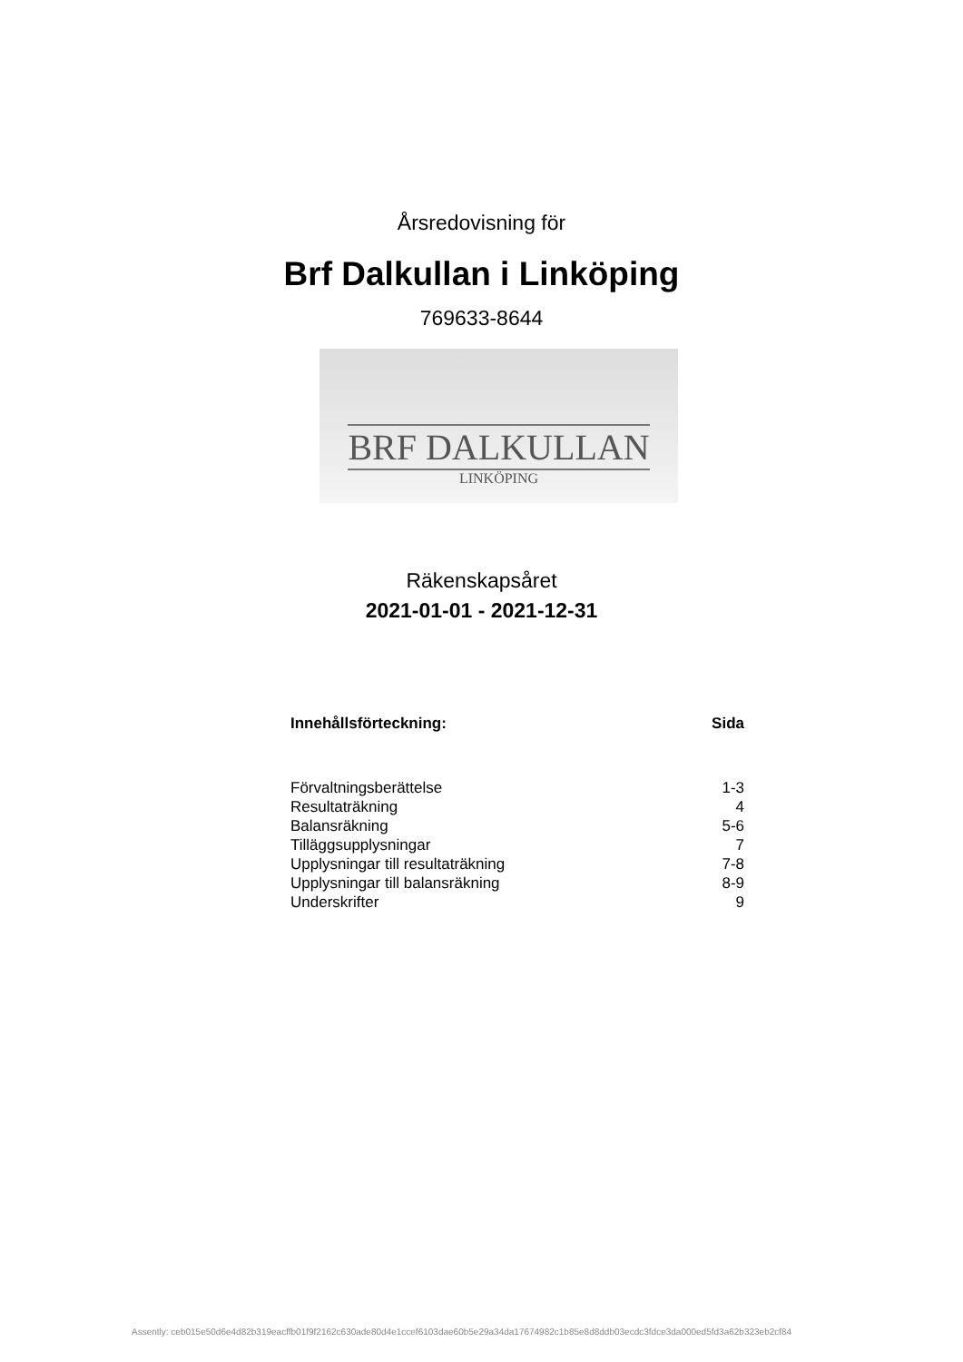Årsredovisning för
Brf Dalkullan i Linköping
769633-8644
BRF DALKULLAN
LINKÖPING
Räkenskapsåret
2021-01-01 - 2021-12-31
| Innehållsförteckning: | Sida |
| --- | --- |
| Förvaltningsberättelse | 1-3 |
| Resultaträkning | 4 |
| Balansräkning | 5-6 |
| Tilläggsupplysningar | 7 |
| Upplysningar till resultaträkning | 7-8 |
| Upplysningar till balansräkning | 8-9 |
| Underskrifter | 9 |
Assently: ceb015e50d6e4d82b319eacffb01f9f2162c630ade80d4e1ccef6103dae60b5e29a34da17674982c1b85e8d8ddb03ecdc3fdce3da000ed5fd3a62b323eb2cf84